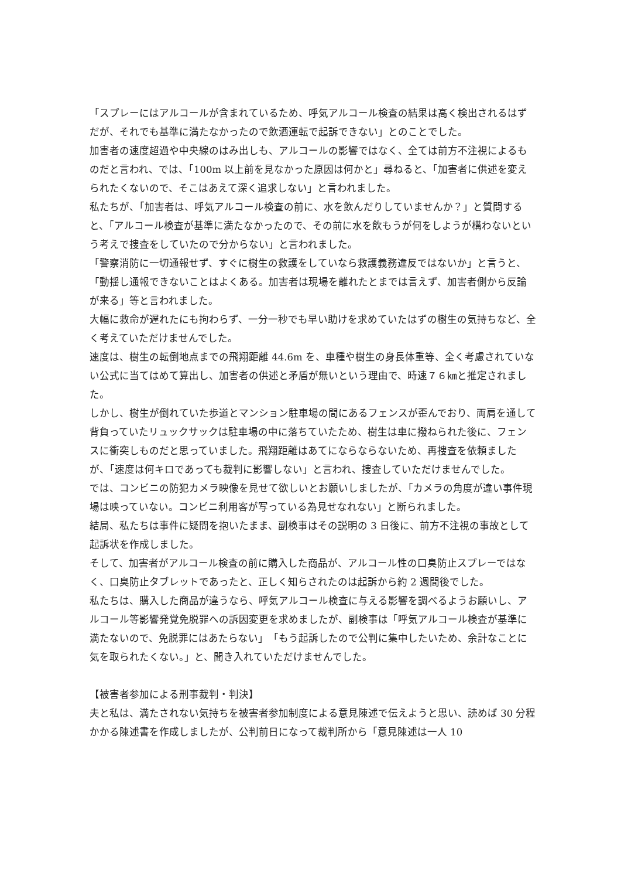「スプレーにはアルコールが含まれているため、呼気アルコール検査の結果は高く検出されるはずだが、それでも基準に満たなかったので飲酒運転で起訴できない」とのことでした。
加害者の速度超過や中央線のはみ出しも、アルコールの影響ではなく、全ては前方不注視によるものだと言われ、では、「100m 以上前を見なかった原因は何かと」尋ねると、「加害者に供述を変えられたくないので、そこはあえて深く追求しない」と言われました。
私たちが、「加害者は、呼気アルコール検査の前に、水を飲んだりしていませんか？」と質問すると、「アルコール検査が基準に満たなかったので、その前に水を飲もうが何をしようが構わないという考えで捜査をしていたので分からない」と言われました。
「警察消防に一切通報せず、すぐに樹生の救護をしていなら救護義務違反ではないか」と言うと、「動揺し通報できないことはよくある。加害者は現場を離れたとまでは言えず、加害者側から反論が来る」等と言われました。
大幅に救命が遅れたにも拘わらず、一分一秒でも早い助けを求めていたはずの樹生の気持ちなど、全く考えていただけませんでした。
速度は、樹生の転倒地点までの飛翔距離 44.6m を、車種や樹生の身長体重等、全く考慮されていない公式に当てはめて算出し、加害者の供述と矛盾が無いという理由で、時速７６㎞と推定されました。
しかし、樹生が倒れていた歩道とマンション駐車場の間にあるフェンスが歪んでおり、両肩を通して背負っていたリュックサックは駐車場の中に落ちていたため、樹生は車に撥ねられた後に、フェンスに衝突しものだと思っていました。飛翔距離はあてにならならないため、再捜査を依頼ましたが、「速度は何キロであっても裁判に影響しない」と言われ、捜査していただけませんでした。
では、コンビニの防犯カメラ映像を見せて欲しいとお願いしましたが、「カメラの角度が違い事件現場は映っていない。コンビニ利用客が写っている為見せなれない」と断られました。
結局、私たちは事件に疑問を抱いたまま、副検事はその説明の 3 日後に、前方不注視の事故として起訴状を作成しました。
そして、加害者がアルコール検査の前に購入した商品が、アルコール性の口臭防止スプレーではなく、口臭防止タブレットであったと、正しく知らされたのは起訴から約 2 週間後でした。
私たちは、購入した商品が違うなら、呼気アルコール検査に与える影響を調べるようお願いし、アルコール等影響発覚免脱罪への訴因変更を求めましたが、副検事は「呼気アルコール検査が基準に満たないので、免脱罪にはあたらない」　「もう起訴したので公判に集中したいため、余計なことに気を取られたくない。」と、聞き入れていただけませんでした。
【被害者参加による刑事裁判・判決】
夫と私は、満たされない気持ちを被害者参加制度による意見陳述で伝えようと思い、読めば 30 分程かかる陳述書を作成しましたが、公判前日になって裁判所から「意見陳述は一人 10